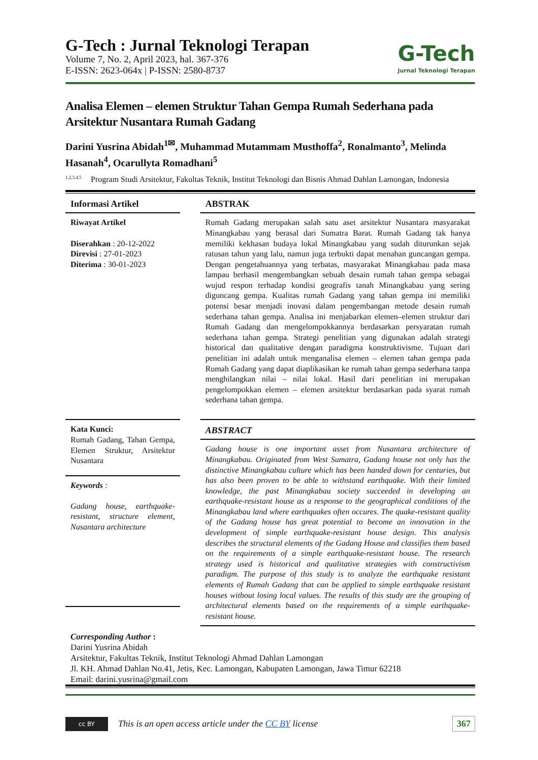G-Tech
Jurnal Teknologi Terapan
G-Tech : Jurnal Teknologi Terapan
Volume 7, No. 2, April 2023, hal. 367-376
E-ISSN: 2623-064x | P-ISSN: 2580-8737
Analisa Elemen – elemen Struktur Tahan Gempa Rumah Sederhana pada Arsitektur Nusantara Rumah Gadang
Darini Yusrina Abidah<sup>1✉</sup>, Muhammad Mutammam Musthoffa<sup>2</sup>, Ronalmanto<sup>3</sup>, Melinda Hasanah<sup>4</sup>, Ocarullyta Romadhani<sup>5</sup>
<sup>1,2,3,4,5</sup>
Program Studi Arsitektur, Fakultas Teknik, Institut Teknologi dan Bisnis Ahmad Dahlan Lamongan, Indonesia
Informasi Artikel
Riwayat Artikel
Diserahkan : 20-12-2022
Direvisi : 27-01-2023
Diterima : 30-01-2023
Kata Kunci:
Rumah Gadang, Tahan Gempa, Elemen Struktur, Arsitektur Nusantara
Keywords :
Gadang house, earthquake-resistant, structure element, Nusantara architecture
ABSTRAK
Rumah Gadang merupakan salah satu aset arsitektur Nusantara masyarakat Minangkabau yang berasal dari Sumatra Barat. Rumah Gadang tak hanya memiliki kekhasan budaya lokal Minangkabau yang sudah diturunkan sejak ratusan tahun yang lalu, namun juga terbukti dapat menahan guncangan gempa. Dengan pengetahuannya yang terbatas, masyarakat Minangkabau pada masa lampau berhasil mengembangkan sebuah desain rumah tahan gempa sebagai wujud respon terhadap kondisi geografis tanah Minangkabau yang sering diguncang gempa. Kualitas rumah Gadang yang tahan gempa ini memiliki potensi besar menjadi inovasi dalam pengembangan metode desain rumah sederhana tahan gempa. Analisa ini menjabarkan elemen–elemen struktur dari Rumah Gadang dan mengelompokkannya berdasarkan persyaratan rumah sederhana tahan gempa. Strategi penelitian yang digunakan adalah strategi historical dan qualitative dengan paradigma konstruktivisme. Tujuan dari penelitian ini adalah untuk menganalisa elemen – elemen tahan gempa pada Rumah Gadang yang dapat diaplikasikan ke rumah tahan gempa sederhana tanpa menghilangkan nilai – nilai lokal. Hasil dari penelitian ini merupakan pengelompokkan elemen – elemen arsitektur berdasarkan pada syarat rumah sederhana tahan gempa.
ABSTRACT
Gadang house is one important asset from Nusantara architecture of Minangkabau. Originated from West Sumatra, Gadang house not only has the distinctive Minangkabau culture which has been handed down for centuries, but has also been proven to be able to withstand earthquake. With their limited knowledge, the past Minangkabau society succeeded in developing an earthquake-resistant house as a response to the geographical conditions of the Minangkabau land where earthquakes often occures. The quake-resistant quality of the Gadang house has great potential to become an innovation in the development of simple earthquake-resistant house design. This analysis describes the structural elements of the Gadang House and classifies them based on the requirements of a simple earthquake-resistant house. The research strategy used is historical and qualitative strategies with constructivism paradigm. The purpose of this study is to analyze the earthquake resistant elements of Rumah Gadang that can be applied to simple earthquake resistant houses without losing local values. The results of this study are the grouping of architectural elements based on the requirements of a simple earthquake-resistant house.
Corresponding Author :
Darini Yusrina Abidah
Arsitektur, Fakultas Teknik, Institut Teknologi Ahmad Dahlan Lamongan
Jl. KH. Ahmad Dahlan No.41, Jetis, Kec. Lamongan, Kabupaten Lamongan, Jawa Timur 62218
Email: darini.yusrina@gmail.com
cc BY
This is an open access article under the CC BY license 367